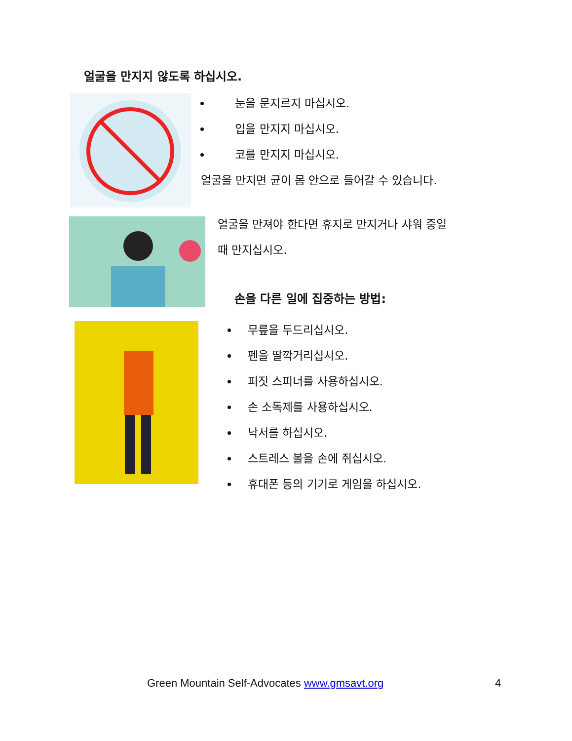얼굴을 만지지 않도록 하십시오.
눈을 문지르지 마십시오.
입을 만지지 마십시오.
코를 만지지 마십시오.
얼굴을 만지면 균이 몸 안으로 들어갈 수 있습니다.
얼굴을 만져야 한다면 휴지로 만지거나 샤워 중일
때 만지십시오.
손을 다른 일에 집중하는 방법:
무릎을 두드리십시오.
펜을 딸깍거리십시오.
피짓 스피너를 사용하십시오.
손 소독제를 사용하십시오.
낙서를 하십시오.
스트레스 볼을 손에 쥐십시오.
휴대폰 등의 기기로 게임을 하십시오.
Green Mountain Self-Advocates www.gmsavt.org
4